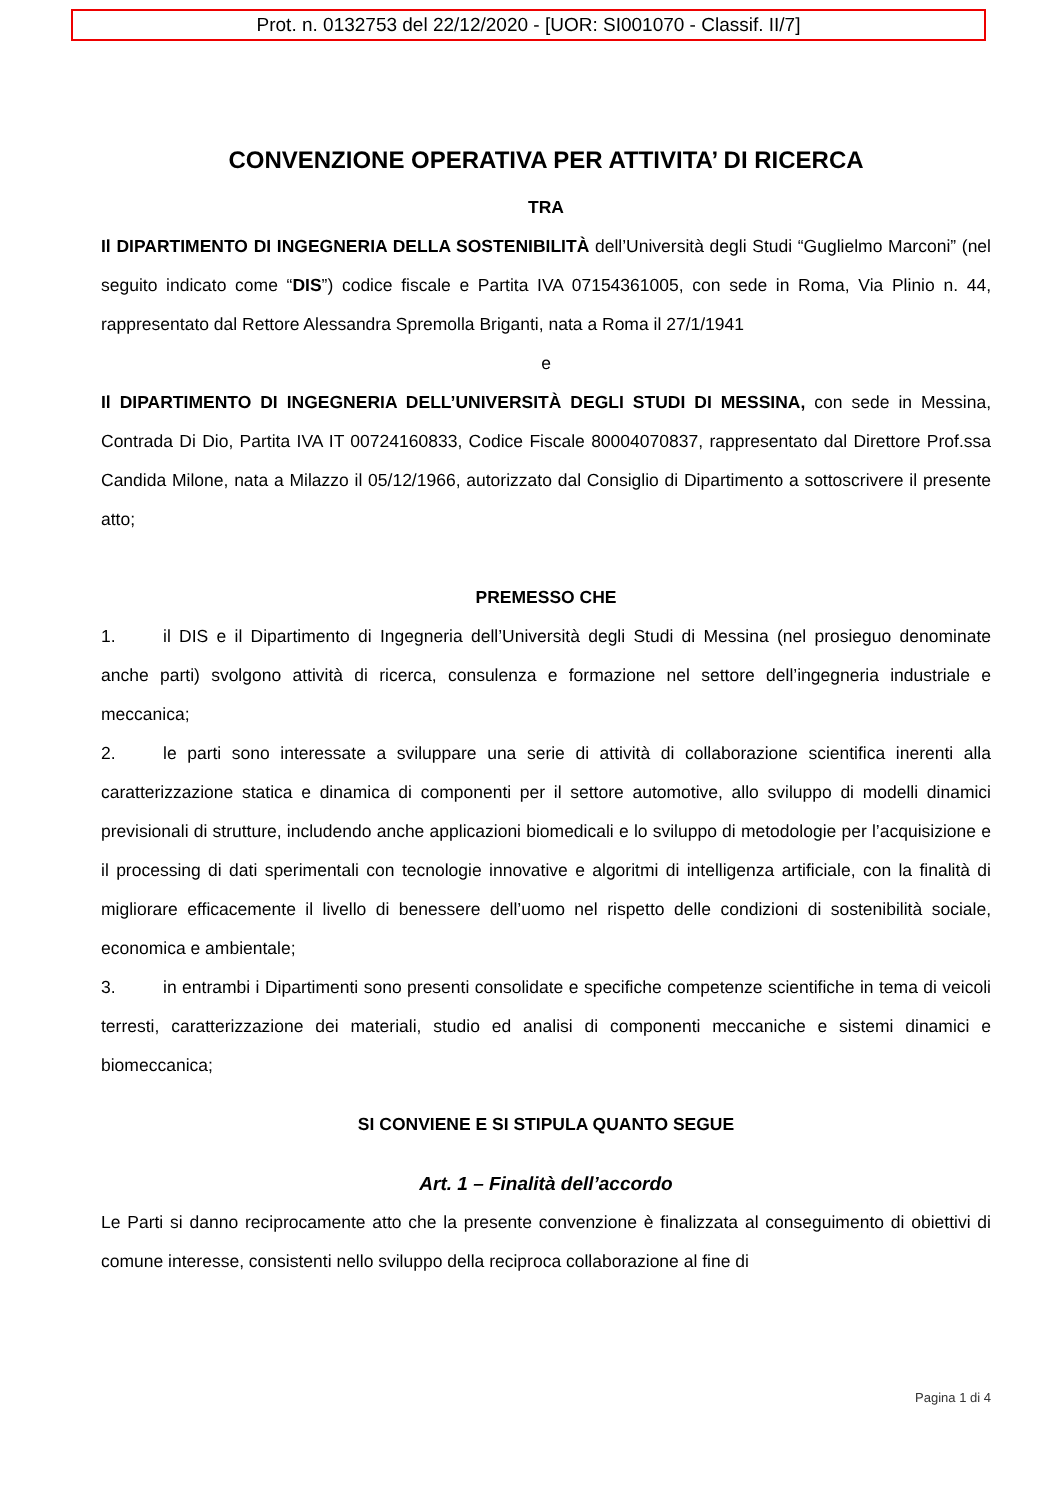Prot. n. 0132753 del 22/12/2020 - [UOR: SI001070 - Classif. II/7]
CONVENZIONE OPERATIVA PER ATTIVITA’ DI RICERCA
TRA
Il DIPARTIMENTO DI INGEGNERIA DELLA SOSTENIBILITÀ dell’Università degli Studi “Guglielmo Marconi” (nel seguito indicato come “DIS”) codice fiscale e Partita IVA 07154361005, con sede in Roma, Via Plinio n. 44, rappresentato dal Rettore Alessandra Spremolla Briganti, nata a Roma il 27/1/1941
e
Il DIPARTIMENTO DI INGEGNERIA DELL’UNIVERSITÀ DEGLI STUDI DI MESSINA, con sede in Messina, Contrada Di Dio, Partita IVA IT 00724160833, Codice Fiscale 80004070837, rappresentato dal Direttore Prof.ssa Candida Milone, nata a Milazzo il 05/12/1966, autorizzato dal Consiglio di Dipartimento a sottoscrivere il presente atto;
PREMESSO CHE
1. il DIS e il Dipartimento di Ingegneria dell’Università degli Studi di Messina (nel prosieguo denominate anche parti) svolgono attività di ricerca, consulenza e formazione nel settore dell’ingegneria industriale e meccanica;
2. le parti sono interessate a sviluppare una serie di attività di collaborazione scientifica inerenti alla caratterizzazione statica e dinamica di componenti per il settore automotive, allo sviluppo di modelli dinamici previsionali di strutture, includendo anche applicazioni biomedicali e lo sviluppo di metodologie per l’acquisizione e il processing di dati sperimentali con tecnologie innovative e algoritmi di intelligenza artificiale, con la finalità di migliorare efficacemente il livello di benessere dell’uomo nel rispetto delle condizioni di sostenibilità sociale, economica e ambientale;
3. in entrambi i Dipartimenti sono presenti consolidate e specifiche competenze scientifiche in tema di veicoli terresti, caratterizzazione dei materiali, studio ed analisi di componenti meccaniche e sistemi dinamici e biomeccanica;
SI CONVIENE E SI STIPULA QUANTO SEGUE
Art. 1 – Finalità dell’accordo
Le Parti si danno reciprocamente atto che la presente convenzione è finalizzata al conseguimento di obiettivi di comune interesse, consistenti nello sviluppo della reciproca collaborazione al fine di
Pagina 1 di 4